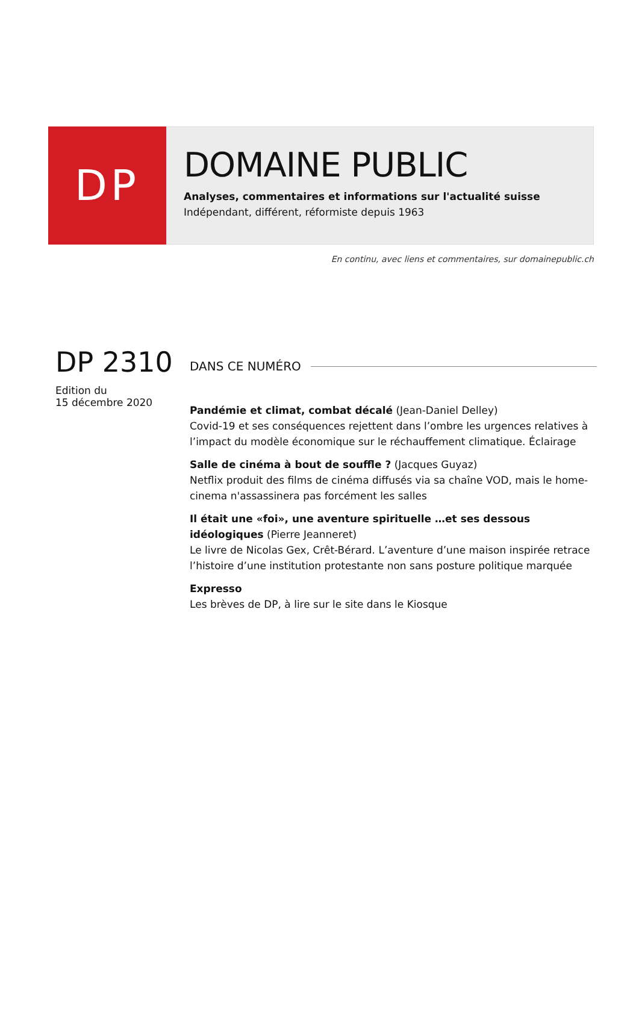DP
DOMAINE PUBLIC
Analyses, commentaires et informations sur l'actualité suisse
Indépendant, différent, réformiste depuis 1963
En continu, avec liens et commentaires, sur domainepublic.ch
DP 2310
Edition du
15 décembre 2020
DANS CE NUMÉRO
Pandémie et climat, combat décalé (Jean-Daniel Delley)
Covid-19 et ses conséquences rejettent dans l’ombre les urgences relatives à l’impact du modèle économique sur le réchauffement climatique. Éclairage
Salle de cinéma à bout de souffle ? (Jacques Guyaz)
Netflix produit des films de cinéma diffusés via sa chaîne VOD, mais le home-cinema n'assassinera pas forcément les salles
Il était une «foi», une aventure spirituelle …et ses dessous idéologiques (Pierre Jeanneret)
Le livre de Nicolas Gex, Crêt-Bérard. L’aventure d’une maison inspirée retrace l’histoire d’une institution protestante non sans posture politique marquée
Expresso
Les brèves de DP, à lire sur le site dans le Kiosque